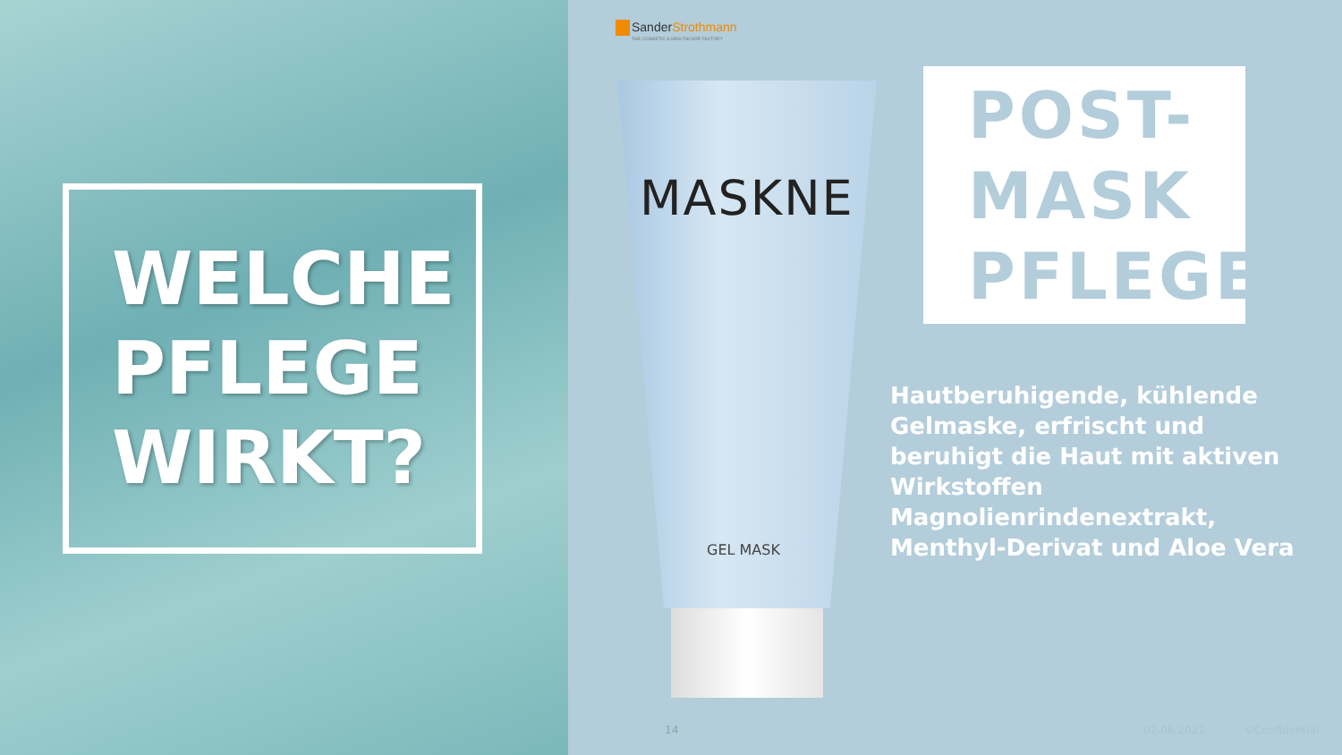WELCHE
PFLEGE
WIRKT?
SanderStrothmann
THE COSMETIC & HEALTHCARE FACTORY
MASKNE
GEL MASK
POST-
MASK
PFLEGE
Hautberuhigende, kühlende Gelmaske, erfrischt und beruhigt die Haut mit aktiven Wirkstoffen Magnolienrindenextrakt, Menthyl-Derivat und Aloe Vera
14 07.06.2021 ©Confidential